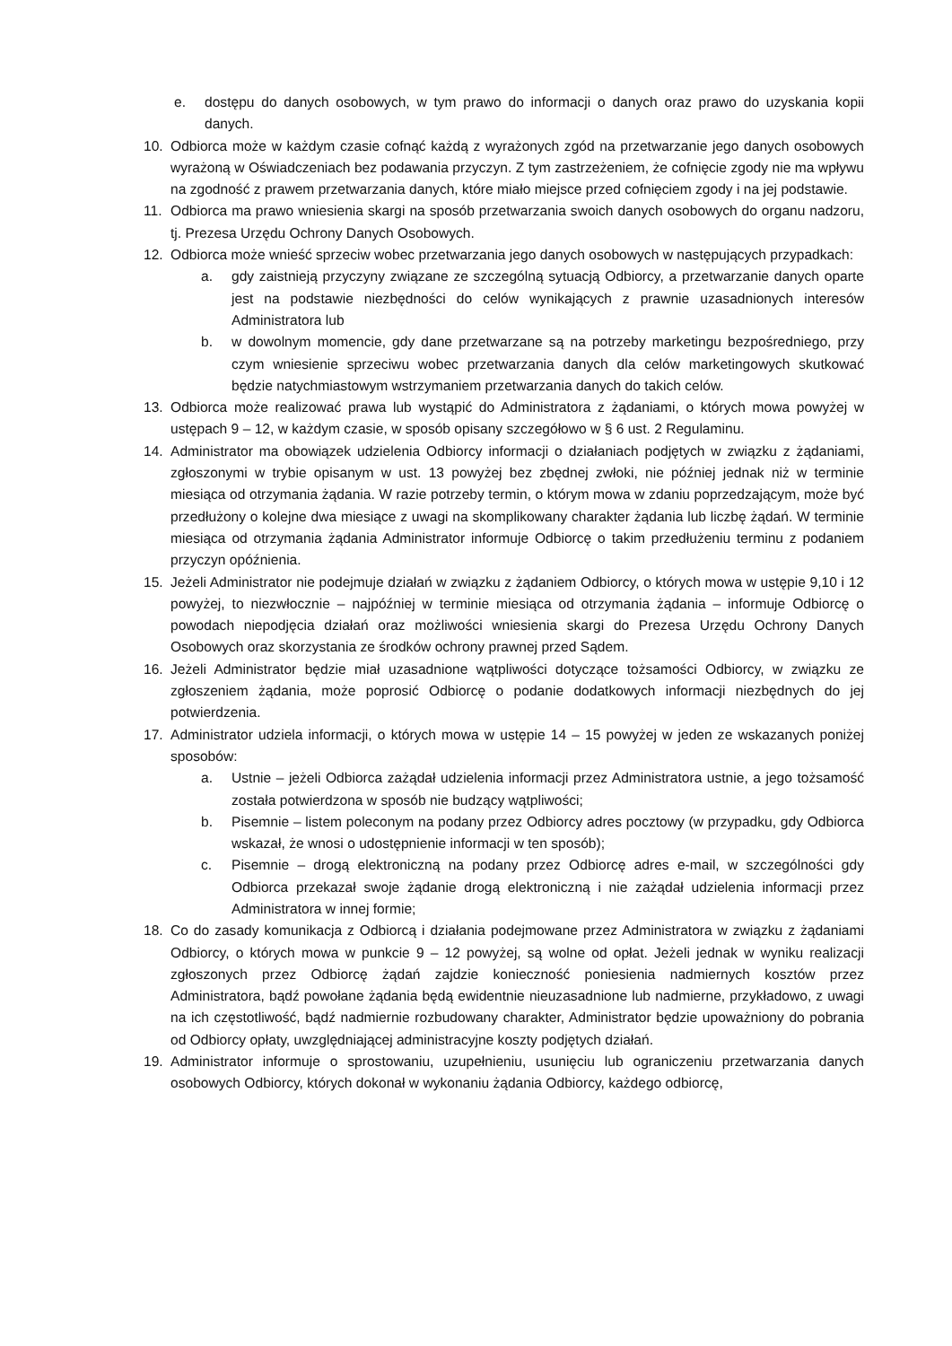e. dostępu do danych osobowych, w tym prawo do informacji o danych oraz prawo do uzyskania kopii danych.
10. Odbiorca może w każdym czasie cofnąć każdą z wyrażonych zgód na przetwarzanie jego danych osobowych wyrażoną w Oświadczeniach bez podawania przyczyn. Z tym zastrzeżeniem, że cofnięcie zgody nie ma wpływu na zgodność z prawem przetwarzania danych, które miało miejsce przed cofnięciem zgody i na jej podstawie.
11. Odbiorca ma prawo wniesienia skargi na sposób przetwarzania swoich danych osobowych do organu nadzoru, tj. Prezesa Urzędu Ochrony Danych Osobowych.
12. Odbiorca może wnieść sprzeciw wobec przetwarzania jego danych osobowych w następujących przypadkach:
a. gdy zaistnieją przyczyny związane ze szczególną sytuacją Odbiorcy, a przetwarzanie danych oparte jest na podstawie niezbędności do celów wynikających z prawnie uzasadnionych interesów Administratora lub
b. w dowolnym momencie, gdy dane przetwarzane są na potrzeby marketingu bezpośredniego, przy czym wniesienie sprzeciwu wobec przetwarzania danych dla celów marketingowych skutkować będzie natychmiastowym wstrzymaniem przetwarzania danych do takich celów.
13. Odbiorca może realizować prawa lub wystąpić do Administratora z żądaniami, o których mowa powyżej w ustępach 9 – 12, w każdym czasie, w sposób opisany szczegółowo w § 6 ust. 2 Regulaminu.
14. Administrator ma obowiązek udzielenia Odbiorcy informacji o działaniach podjętych w związku z żądaniami, zgłoszonymi w trybie opisanym w ust. 13 powyżej bez zbędnej zwłoki, nie później jednak niż w terminie miesiąca od otrzymania żądania. W razie potrzeby termin, o którym mowa w zdaniu poprzedzającym, może być przedłużony o kolejne dwa miesiące z uwagi na skomplikowany charakter żądania lub liczbę żądań. W terminie miesiąca od otrzymania żądania Administrator informuje Odbiorcę o takim przedłużeniu terminu z podaniem przyczyn opóźnienia.
15. Jeżeli Administrator nie podejmuje działań w związku z żądaniem Odbiorcy, o których mowa w ustępie 9,10 i 12 powyżej, to niezwłocznie – najpóźniej w terminie miesiąca od otrzymania żądania – informuje Odbiorcę o powodach niepodjęcia działań oraz możliwości wniesienia skargi do Prezesa Urzędu Ochrony Danych Osobowych oraz skorzystania ze środków ochrony prawnej przed Sądem.
16. Jeżeli Administrator będzie miał uzasadnione wątpliwości dotyczące tożsamości Odbiorcy, w związku ze zgłoszeniem żądania, może poprosić Odbiorcę o podanie dodatkowych informacji niezbędnych do jej potwierdzenia.
17. Administrator udziela informacji, o których mowa w ustępie 14 – 15 powyżej w jeden ze wskazanych poniżej sposobów:
a. Ustnie – jeżeli Odbiorca zażądał udzielenia informacji przez Administratora ustnie, a jego tożsamość została potwierdzona w sposób nie budzący wątpliwości;
b. Pisemnie – listem poleconym na podany przez Odbiorcy adres pocztowy (w przypadku, gdy Odbiorca wskazał, że wnosi o udostępnienie informacji w ten sposób);
c. Pisemnie – drogą elektroniczną na podany przez Odbiorcę adres e-mail, w szczególności gdy Odbiorca przekazał swoje żądanie drogą elektroniczną i nie zażądał udzielenia informacji przez Administratora w innej formie;
18. Co do zasady komunikacja z Odbiorcą i działania podejmowane przez Administratora w związku z żądaniami Odbiorcy, o których mowa w punkcie 9 – 12 powyżej, są wolne od opłat. Jeżeli jednak w wyniku realizacji zgłoszonych przez Odbiorcę żądań zajdzie konieczność poniesienia nadmiernych kosztów przez Administratora, bądź powołane żądania będą ewidentnie nieuzasadnione lub nadmierne, przykładowo, z uwagi na ich częstotliwość, bądź nadmiernie rozbudowany charakter, Administrator będzie upoważniony do pobrania od Odbiorcy opłaty, uwzględniającej administracyjne koszty podjętych działań.
19. Administrator informuje o sprostowaniu, uzupełnieniu, usunięciu lub ograniczeniu przetwarzania danych osobowych Odbiorcy, których dokonał w wykonaniu żądania Odbiorcy, każdego odbiorcę,